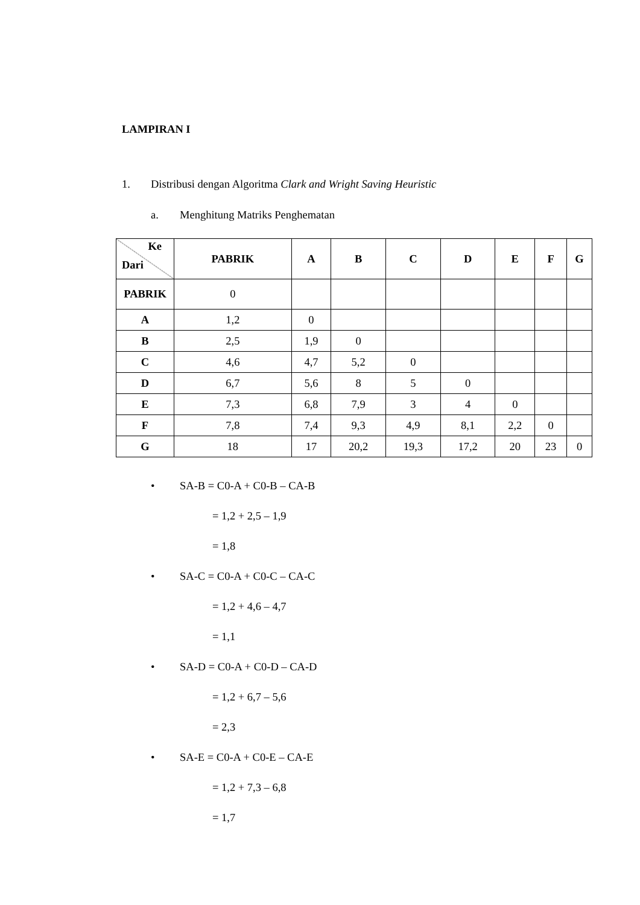LAMPIRAN I
1. Distribusi dengan Algoritma Clark and Wright Saving Heuristic
a. Menghitung Matriks Penghematan
| Ke Dari | PABRIK | A | B | C | D | E | F | G |
| --- | --- | --- | --- | --- | --- | --- | --- | --- |
| PABRIK | 0 | | | | | | | |
| A | 1,2 | 0 | | | | | | |
| B | 2,5 | 1,9 | 0 | | | | | |
| C | 4,6 | 4,7 | 5,2 | 0 | | | | |
| D | 6,7 | 5,6 | 8 | 5 | 0 | | | |
| E | 7,3 | 6,8 | 7,9 | 3 | 4 | 0 | | |
| F | 7,8 | 7,4 | 9,3 | 4,9 | 8,1 | 2,2 | 0 | |
| G | 18 | 17 | 20,2 | 19,3 | 17,2 | 20 | 23 | 0 |
• SA-B = C0-A + C0-B – CA-B
= 1,2 + 2,5 – 1,9
= 1,8
• SA-C = C0-A + C0-C – CA-C
= 1,2 + 4,6 – 4,7
= 1,1
• SA-D = C0-A + C0-D – CA-D
= 1,2 + 6,7 – 5,6
= 2,3
• SA-E = C0-A + C0-E – CA-E
= 1,2 + 7,3 – 6,8
= 1,7